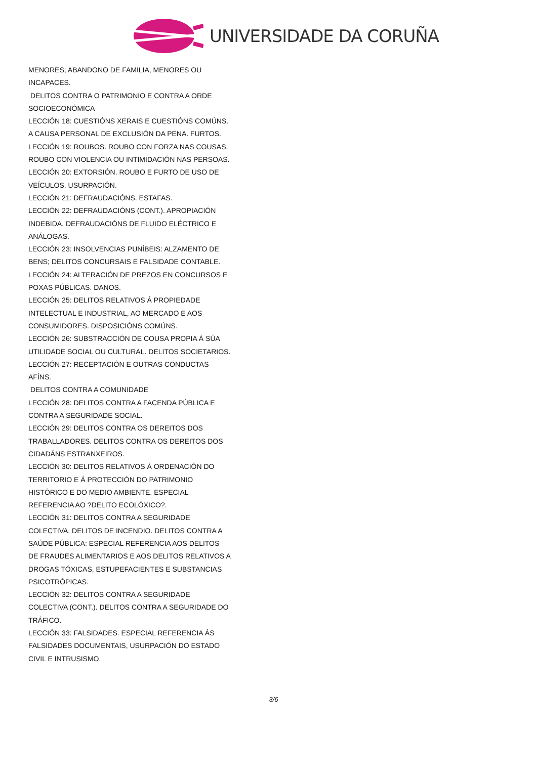UNIVERSIDADE DA CORUÑA
MENORES; ABANDONO DE FAMILIA, MENORES OU INCAPACES.
DELITOS CONTRA O PATRIMONIO E CONTRA A ORDE SOCIOECONÓMICA
LECCIÓN 18: CUESTIÓNS XERAIS E CUESTIÓNS COMÚNS. A CAUSA PERSONAL DE EXCLUSIÓN DA PENA. FURTOS.
LECCIÓN 19: ROUBOS. ROUBO CON FORZA NAS COUSAS. ROUBO CON VIOLENCIA OU INTIMIDACIÓN NAS PERSOAS.
LECCIÓN 20: EXTORSIÓN. ROUBO E FURTO DE USO DE VEÍCULOS. USURPACIÓN.
LECCIÓN 21: DEFRAUDACIÓNS. ESTAFAS.
LECCIÓN 22: DEFRAUDACIÓNS (CONT.). APROPIACIÓN INDEBIDA. DEFRAUDACIÓNS DE FLUIDO ELÉCTRICO E ANÁLOGAS.
LECCIÓN 23: INSOLVENCIAS PUNÍBEIS: ALZAMENTO DE BENS; DELITOS CONCURSAIS E FALSIDADE CONTABLE.
LECCIÓN 24: ALTERACIÓN DE PREZOS EN CONCURSOS E POXAS PÚBLICAS. DANOS.
LECCIÓN 25: DELITOS RELATIVOS Á PROPIEDADE INTELECTUAL E INDUSTRIAL, AO MERCADO E AOS CONSUMIDORES. DISPOSICIÓNS COMÚNS.
LECCIÓN 26: SUBSTRACCIÓN DE COUSA PROPIA Á SÚA UTILIDADE SOCIAL OU CULTURAL. DELITOS SOCIETARIOS.
LECCIÓN 27: RECEPTACIÓN E OUTRAS CONDUCTAS AFÍNS.
DELITOS CONTRA A COMUNIDADE
LECCIÓN 28: DELITOS CONTRA A FACENDA PÚBLICA E CONTRA A SEGURIDADE SOCIAL.
LECCIÓN 29: DELITOS CONTRA OS DEREITOS DOS TRABALLADORES. DELITOS CONTRA OS DEREITOS DOS CIDADÁNS ESTRANXEIROS.
LECCIÓN 30: DELITOS RELATIVOS Á ORDENACIÓN DO TERRITORIO E Á PROTECCIÓN DO PATRIMONIO HISTÓRICO E DO MEDIO AMBIENTE. ESPECIAL REFERENCIA AO ?DELITO ECOLÓXICO?.
LECCIÓN 31: DELITOS CONTRA A SEGURIDADE COLECTIVA. DELITOS DE INCENDIO. DELITOS CONTRA A SAÚDE PÚBLICA: ESPECIAL REFERENCIA AOS DELITOS DE FRAUDES ALIMENTARIOS E AOS DELITOS RELATIVOS A DROGAS TÓXICAS, ESTUPEFACIENTES E SUBSTANCIAS PSICOTRÓPICAS.
LECCIÓN 32: DELITOS CONTRA A SEGURIDADE COLECTIVA (CONT.). DELITOS CONTRA A SEGURIDADE DO TRÁFICO.
LECCIÓN 33: FALSIDADES. ESPECIAL REFERENCIA ÁS FALSIDADES DOCUMENTAIS, USURPACIÓN DO ESTADO CIVIL E INTRUSISMO.
3/6